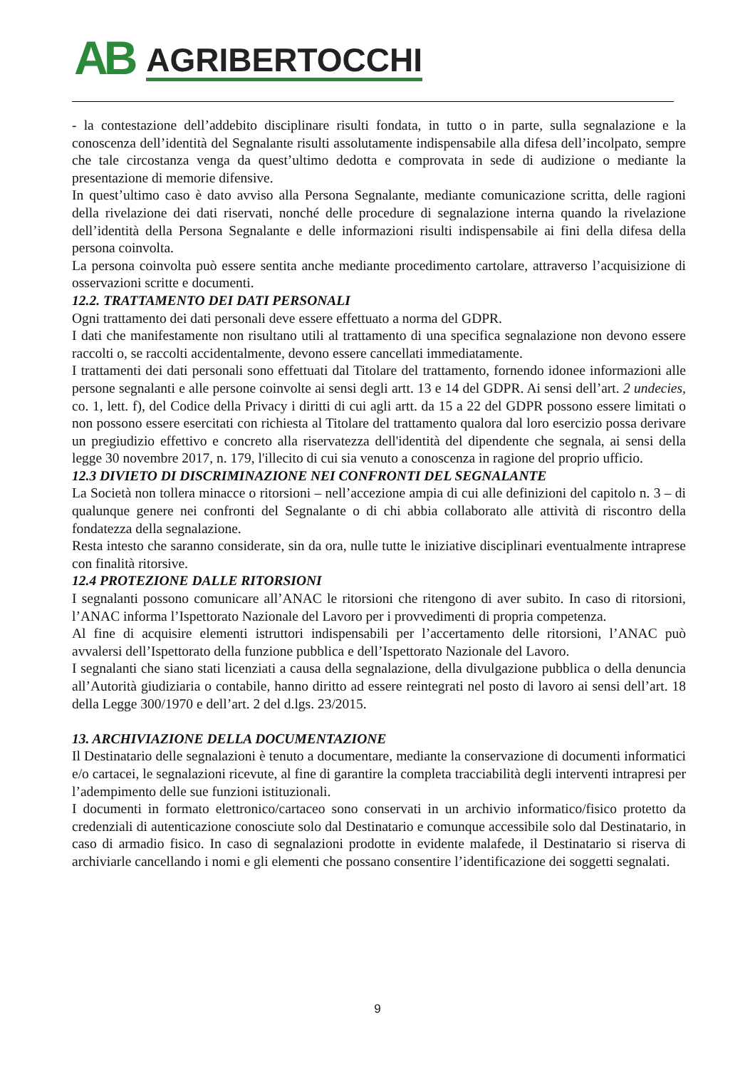AB AGRIBERTOCCHI
- la contestazione dell’addebito disciplinare risulti fondata, in tutto o in parte, sulla segnalazione e la conoscenza dell’identità del Segnalante risulti assolutamente indispensabile alla difesa dell’incolpato, sempre che tale circostanza venga da quest’ultimo dedotta e comprovata in sede di audizione o mediante la presentazione di memorie difensive.
In quest’ultimo caso è dato avviso alla Persona Segnalante, mediante comunicazione scritta, delle ragioni della rivelazione dei dati riservati, nonché delle procedure di segnalazione interna quando la rivelazione dell’identità della Persona Segnalante e delle informazioni risulti indispensabile ai fini della difesa della persona coinvolta.
La persona coinvolta può essere sentita anche mediante procedimento cartolare, attraverso l’acquisizione di osservazioni scritte e documenti.
12.2. TRATTAMENTO DEI DATI PERSONALI
Ogni trattamento dei dati personali deve essere effettuato a norma del GDPR.
I dati che manifestamente non risultano utili al trattamento di una specifica segnalazione non devono essere raccolti o, se raccolti accidentalmente, devono essere cancellati immediatamente.
I trattamenti dei dati personali sono effettuati dal Titolare del trattamento, fornendo idonee informazioni alle persone segnalanti e alle persone coinvolte ai sensi degli artt. 13 e 14 del GDPR. Ai sensi dell’art. 2 undecies, co. 1, lett. f), del Codice della Privacy i diritti di cui agli artt. da 15 a 22 del GDPR possono essere limitati o non possono essere esercitati con richiesta al Titolare del trattamento qualora dal loro esercizio possa derivare un pregiudizio effettivo e concreto alla riservatezza dell'identità del dipendente che segnala, ai sensi della legge 30 novembre 2017, n. 179, l'illecito di cui sia venuto a conoscenza in ragione del proprio ufficio.
12.3 DIVIETO DI DISCRIMINAZIONE NEI CONFRONTI DEL SEGNALANTE
La Società non tollera minacce o ritorsioni – nell’accezione ampia di cui alle definizioni del capitolo n. 3 – di qualunque genere nei confronti del Segnalante o di chi abbia collaborato alle attività di riscontro della fondatezza della segnalazione.
Resta intesto che saranno considerate, sin da ora, nulle tutte le iniziative disciplinari eventualmente intraprese con finalità ritorsive.
12.4 PROTEZIONE DALLE RITORSIONI
I segnalanti possono comunicare all’ANAC le ritorsioni che ritengono di aver subito. In caso di ritorsioni, l’ANAC informa l’Ispettorato Nazionale del Lavoro per i provvedimenti di propria competenza.
Al fine di acquisire elementi istruttori indispensabili per l’accertamento delle ritorsioni, l’ANAC può avvalersi dell’Ispettorato della funzione pubblica e dell’Ispettorato Nazionale del Lavoro.
I segnalanti che siano stati licenziati a causa della segnalazione, della divulgazione pubblica o della denuncia all’Autorità giudiziaria o contabile, hanno diritto ad essere reintegrati nel posto di lavoro ai sensi dell’art. 18 della Legge 300/1970 e dell’art. 2 del d.lgs. 23/2015.
13. ARCHIVIAZIONE DELLA DOCUMENTAZIONE
Il Destinatario delle segnalazioni è tenuto a documentare, mediante la conservazione di documenti informatici e/o cartacei, le segnalazioni ricevute, al fine di garantire la completa tracciabilità degli interventi intrapresi per l’adempimento delle sue funzioni istituzionali.
I documenti in formato elettronico/cartaceo sono conservati in un archivio informatico/fisico protetto da credenziali di autenticazione conosciute solo dal Destinatario e comunque accessibile solo dal Destinatario, in caso di armadio fisico. In caso di segnalazioni prodotte in evidente malafede, il Destinatario si riserva di archiviarle cancellando i nomi e gli elementi che possano consentire l’identificazione dei soggetti segnalati.
9